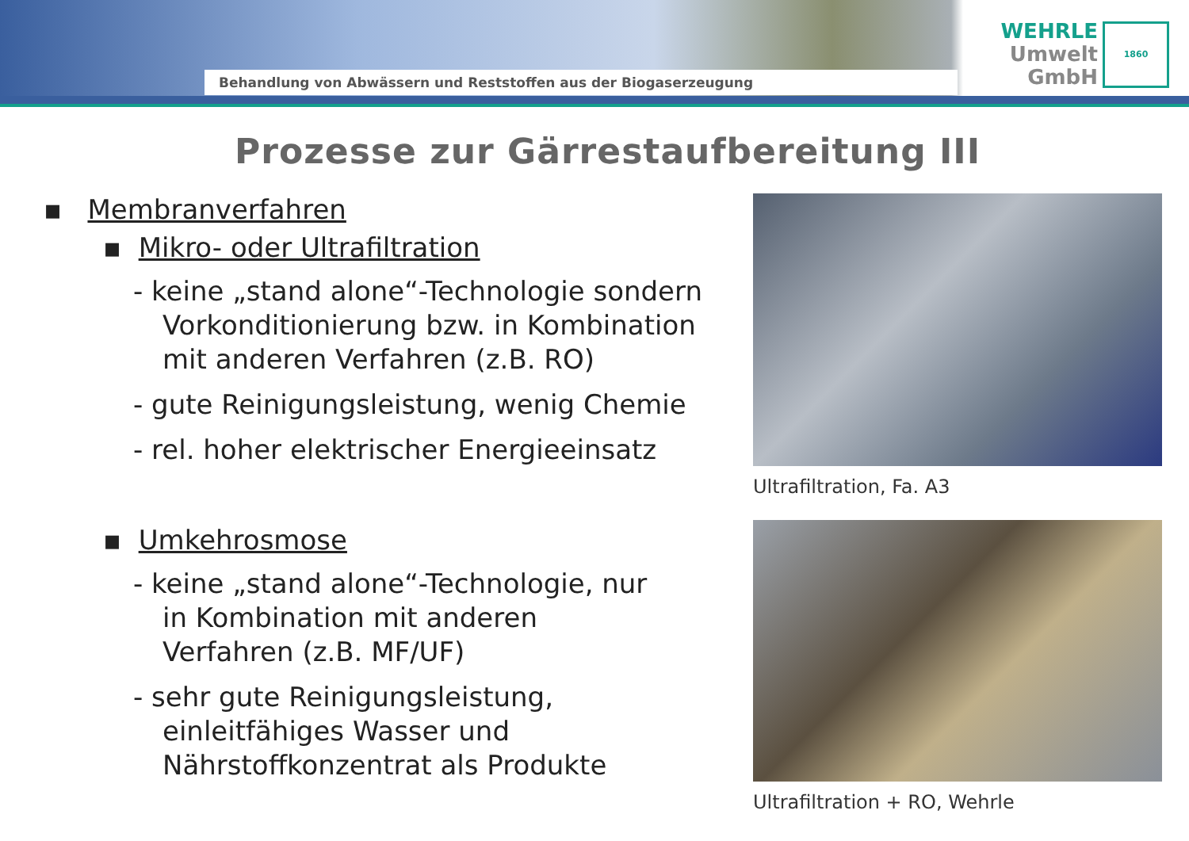Behandlung von Abwässern und Reststoffen aus der Biogaserzeugung
WEHRLE
Umwelt
GmbH
1860
Prozesse zur Gärrestaufbereitung III
▪ Membranverfahren
▪ Mikro- oder Ultrafiltration
- keine „stand alone“-Technologie sondern
Vorkonditionierung bzw. in Kombination
mit anderen Verfahren (z.B. RO)
- gute Reinigungsleistung, wenig Chemie
- rel. hoher elektrischer Energieeinsatz
▪ Umkehrosmose
- keine „stand alone“-Technologie, nur
in Kombination mit anderen
Verfahren (z.B. MF/UF)
- sehr gute Reinigungsleistung,
einleitfähiges Wasser und
Nährstoffkonzentrat als Produkte
Ultrafiltration, Fa. A3
Ultrafiltration + RO, Wehrle